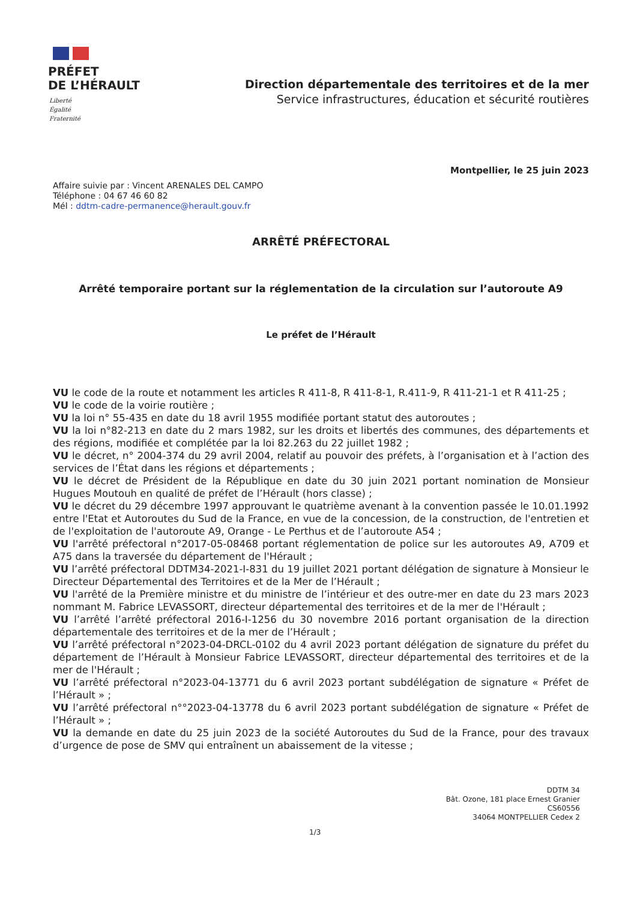PRÉFET
DE L’HÉRAULT
Liberté
Égalité
Fraternité
Direction départementale des territoires et de la mer
Service infrastructures, éducation et sécurité routières
Montpellier, le 25 juin 2023
Affaire suivie par : Vincent ARENALES DEL CAMPO
Téléphone : 04 67 46 60 82
Mél : ddtm-cadre-permanence@herault.gouv.fr
ARRÊTÉ PRÉFECTORAL
Arrêté temporaire portant sur la réglementation de la circulation sur l’autoroute A9
Le préfet de l’Hérault
VU le code de la route et notamment les articles R 411-8, R 411-8-1, R.411-9, R 411-21-1 et R 411-25 ;
VU le code de la voirie routière ;
VU la loi n° 55-435 en date du 18 avril 1955 modifiée portant statut des autoroutes ;
VU la loi n°82-213 en date du 2 mars 1982, sur les droits et libertés des communes, des départements et des régions, modifiée et complétée par la loi 82.263 du 22 juillet 1982 ;
VU le décret, n° 2004-374 du 29 avril 2004, relatif au pouvoir des préfets, à l’organisation et à l’action des services de l’État dans les régions et départements ;
VU le décret de Président de la République en date du 30 juin 2021 portant nomination de Monsieur Hugues Moutouh en qualité de préfet de l’Hérault (hors classe) ;
VU le décret du 29 décembre 1997 approuvant le quatrième avenant à la convention passée le 10.01.1992 entre l'Etat et Autoroutes du Sud de la France, en vue de la concession, de la construction, de l'entretien et de l'exploitation de l'autoroute A9, Orange - Le Perthus et de l’autoroute A54 ;
VU l'arrêté préfectoral n°2017-05-08468 portant réglementation de police sur les autoroutes A9, A709 et A75 dans la traversée du département de l'Hérault ;
VU l’arrêté préfectoral DDTM34-2021-I-831 du 19 juillet 2021 portant délégation de signature à Monsieur le Directeur Départemental des Territoires et de la Mer de l’Hérault ;
VU l'arrêté de la Première ministre et du ministre de l’intérieur et des outre-mer en date du 23 mars 2023 nommant M. Fabrice LEVASSORT, directeur départemental des territoires et de la mer de l'Hérault ;
VU l’arrêté l’arrêté préfectoral 2016-I-1256 du 30 novembre 2016 portant organisation de la direction départementale des territoires et de la mer de l’Hérault ;
VU l’arrêté préfectoral n°2023-04-DRCL-0102 du 4 avril 2023 portant délégation de signature du préfet du département de l’Hérault à Monsieur Fabrice LEVASSORT, directeur départemental des territoires et de la mer de l'Hérault ;
VU l’arrêté préfectoral n°2023-04-13771 du 6 avril 2023 portant subdélégation de signature « Préfet de l’Hérault » ;
VU l’arrêté préfectoral n°°2023-04-13778 du 6 avril 2023 portant subdélégation de signature « Préfet de l’Hérault » ;
VU la demande en date du 25 juin 2023 de la société Autoroutes du Sud de la France, pour des travaux d’urgence de pose de SMV qui entraînent un abaissement de la vitesse ;
DDTM 34
Bât. Ozone, 181 place Ernest Granier
CS60556
34064 MONTPELLIER Cedex 2
1/3